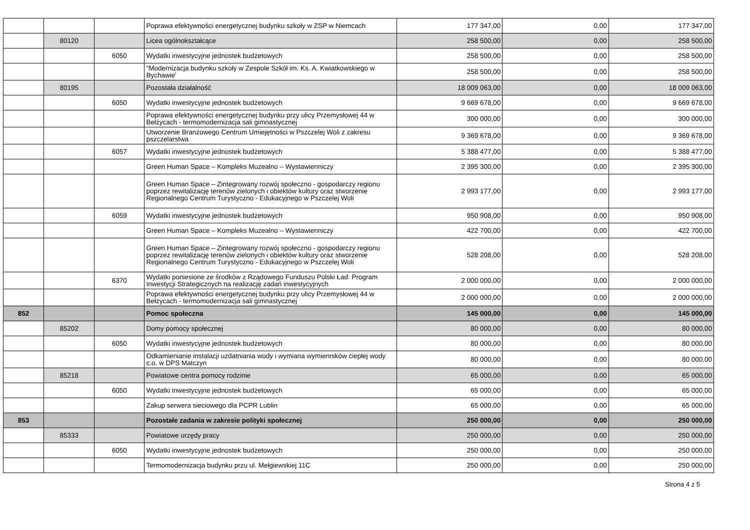| | | | Poprawa efektywności energetycznej budynku szkoły w ZSP w Niemcach | 177 347,00 | 0,00 | 177 347,00 |
| | 80120 | | Licea ogólnokształcące | 258 500,00 | 0,00 | 258 500,00 |
| | | 6050 | Wydatki inwestycyjne jednostek budżetowych | 258 500,00 | 0,00 | 258 500,00 |
| | | | "Modernizacja budynku szkoły w Zespole Szkół im. Ks. A. Kwiatkowskiego w Bychawie' | 258 500,00 | 0,00 | 258 500,00 |
| | 80195 | | Pozostała działalność | 18 009 063,00 | 0,00 | 18 009 063,00 |
| | | 6050 | Wydatki inwestycyjne jednostek budżetowych | 9 669 678,00 | 0,00 | 9 669 678,00 |
| | | | Poprawa efektywności energetycznej budynku przy ulicy Przemysłowej 44 w Bełżycach - termomodernizacja sali gimnastycznej | 300 000,00 | 0,00 | 300 000,00 |
| | | | Utworzenie Branżowego Centrum Umiejętności w Pszczelej Woli z zakresu pszczelarstwa | 9 369 678,00 | 0,00 | 9 369 678,00 |
| | | 6057 | Wydatki inwestycyjne jednostek budżetowych | 5 388 477,00 | 0,00 | 5 388 477,00 |
| | | | Green Human Space – Kompleks Muzealno – Wystawienniczy | 2 395 300,00 | 0,00 | 2 395 300,00 |
| | | | Green Human Space – Zintegrowany rozwój społeczno - gospodarczy regionu poprzez rewitalizację terenów zielonych i obiektów kultury oraz stworzenie Regionalnego Centrum Turystyczno - Edukacyjnego w Pszczelej Woli | 2 993 177,00 | 0,00 | 2 993 177,00 |
| | | 6059 | Wydatki inwestycyjne jednostek budżetowych | 950 908,00 | 0,00 | 950 908,00 |
| | | | Green Human Space – Kompleks Muzealno – Wystawienniczy | 422 700,00 | 0,00 | 422 700,00 |
| | | | Green Human Space – Zintegrowany rozwój społeczno - gospodarczy regionu poprzez rewitalizację terenów zielonych i obiektów kultury oraz stworzenie Regionalnego Centrum Turystyczno - Edukacyjnego w Pszczelej Woli | 528 208,00 | 0,00 | 528 208,00 |
| | | 6370 | Wydatki poniesione ze środków z Rządowego Funduszu Polski Ład: Program Inwestycji Strategicznych na realizację zadań inwestycyjnych | 2 000 000,00 | 0,00 | 2 000 000,00 |
| | | | Poprawa efektywności energetycznej budynku przy ulicy Przemysłowej 44 w Bełżycach - termomodernizacja sali gimnastycznej | 2 000 000,00 | 0,00 | 2 000 000,00 |
| 852 | | | Pomoc społeczna | 145 000,00 | 0,00 | 145 000,00 |
| | 85202 | | Domy pomocy społecznej | 80 000,00 | 0,00 | 80 000,00 |
| | | 6050 | Wydatki inwestycyjne jednostek budżetowych | 80 000,00 | 0,00 | 80 000,00 |
| | | | Odkamienianie instalacji uzdatniania wody i wymiana wymienników ciepłej wody c.o. w DPS Matczyn | 80 000,00 | 0,00 | 80 000,00 |
| | 85218 | | Powiatowe centra pomocy rodzinie | 65 000,00 | 0,00 | 65 000,00 |
| | | 6050 | Wydatki inwestycyjne jednostek budżetowych | 65 000,00 | 0,00 | 65 000,00 |
| | | | Zakup serwera sieciowego dla PCPR Lublin | 65 000,00 | 0,00 | 65 000,00 |
| 853 | | | Pozostałe zadania w zakresie polityki społecznej | 250 000,00 | 0,00 | 250 000,00 |
| | 85333 | | Powiatowe urzędy pracy | 250 000,00 | 0,00 | 250 000,00 |
| | | 6050 | Wydatki inwestycyjne jednostek budżetowych | 250 000,00 | 0,00 | 250 000,00 |
| | | | Termomodernizacja budynku przu ul. Mełgiewskiej 11C | 250 000,00 | 0,00 | 250 000,00 |
Strona 4 z 5